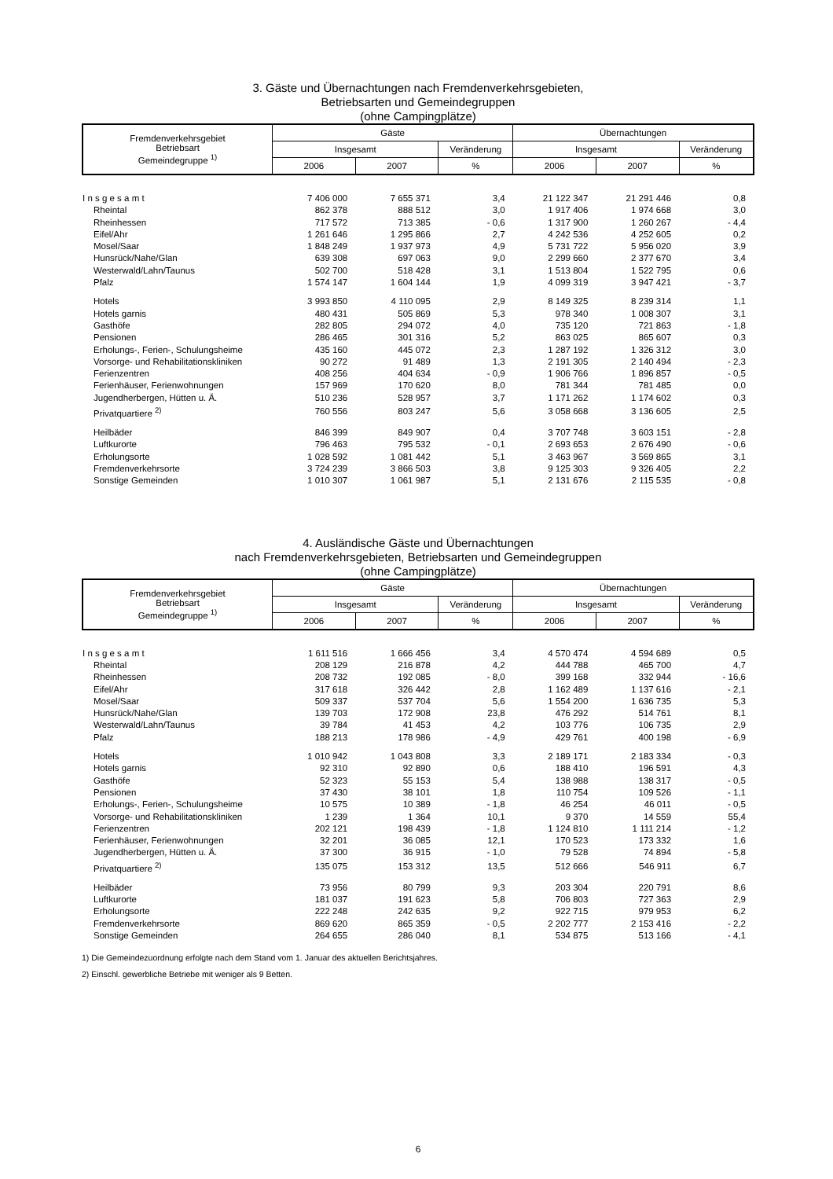3. Gäste und Übernachtungen nach Fremdenverkehrsgebieten,
Betriebsarten und Gemeindegruppen
(ohne Campingplätze)
| Fremdenverkehrsgebiet Betriebsart Gemeindegruppe <sup>1)</sup> | Gäste | | | Übernachtungen | | |
| --- | --- | --- | --- | --- | --- | --- |
| | Insgesamt | | Veränderung | Insgesamt | | Veränderung |
| | 2006 | 2007 | % | 2006 | 2007 | % |
| I n s g e s a m t | 7 406 000 | 7 655 371 | 3,4 | 21 122 347 | 21 291 446 | 0,8 |
| Rheintal | 862 378 | 888 512 | 3,0 | 1 917 406 | 1 974 668 | 3,0 |
| Rheinhessen | 717 572 | 713 385 | - 0,6 | 1 317 900 | 1 260 267 | - 4,4 |
| Eifel/Ahr | 1 261 646 | 1 295 866 | 2,7 | 4 242 536 | 4 252 605 | 0,2 |
| Mosel/Saar | 1 848 249 | 1 937 973 | 4,9 | 5 731 722 | 5 956 020 | 3,9 |
| Hunsrück/Nahe/Glan | 639 308 | 697 063 | 9,0 | 2 299 660 | 2 377 670 | 3,4 |
| Westerwald/Lahn/Taunus | 502 700 | 518 428 | 3,1 | 1 513 804 | 1 522 795 | 0,6 |
| Pfalz | 1 574 147 | 1 604 144 | 1,9 | 4 099 319 | 3 947 421 | - 3,7 |
| Hotels | 3 993 850 | 4 110 095 | 2,9 | 8 149 325 | 8 239 314 | 1,1 |
| Hotels garnis | 480 431 | 505 869 | 5,3 | 978 340 | 1 008 307 | 3,1 |
| Gasthöfe | 282 805 | 294 072 | 4,0 | 735 120 | 721 863 | - 1,8 |
| Pensionen | 286 465 | 301 316 | 5,2 | 863 025 | 865 607 | 0,3 |
| Erholungs-, Ferien-, Schulungsheime | 435 160 | 445 072 | 2,3 | 1 287 192 | 1 326 312 | 3,0 |
| Vorsorge- und Rehabilitationskliniken | 90 272 | 91 489 | 1,3 | 2 191 305 | 2 140 494 | - 2,3 |
| Ferienzentren | 408 256 | 404 634 | - 0,9 | 1 906 766 | 1 896 857 | - 0,5 |
| Ferienhäuser, Ferienwohnungen | 157 969 | 170 620 | 8,0 | 781 344 | 781 485 | 0,0 |
| Jugendherbergen, Hütten u. Ä. | 510 236 | 528 957 | 3,7 | 1 171 262 | 1 174 602 | 0,3 |
| Privatquartiere <sup>2)</sup> | 760 556 | 803 247 | 5,6 | 3 058 668 | 3 136 605 | 2,5 |
| Heilbäder | 846 399 | 849 907 | 0,4 | 3 707 748 | 3 603 151 | - 2,8 |
| Luftkurorte | 796 463 | 795 532 | - 0,1 | 2 693 653 | 2 676 490 | - 0,6 |
| Erholungsorte | 1 028 592 | 1 081 442 | 5,1 | 3 463 967 | 3 569 865 | 3,1 |
| Fremdenverkehrsorte | 3 724 239 | 3 866 503 | 3,8 | 9 125 303 | 9 326 405 | 2,2 |
| Sonstige Gemeinden | 1 010 307 | 1 061 987 | 5,1 | 2 131 676 | 2 115 535 | - 0,8 |
4. Ausländische Gäste und Übernachtungen
nach Fremdenverkehrsgebieten, Betriebsarten und Gemeindegruppen
(ohne Campingplätze)
| Fremdenverkehrsgebiet Betriebsart Gemeindegruppe <sup>1)</sup> | Gäste | | | Übernachtungen | | |
| --- | --- | --- | --- | --- | --- | --- |
| | Insgesamt | | Veränderung | Insgesamt | | Veränderung |
| | 2006 | 2007 | % | 2006 | 2007 | % |
| I n s g e s a m t | 1 611 516 | 1 666 456 | 3,4 | 4 570 474 | 4 594 689 | 0,5 |
| Rheintal | 208 129 | 216 878 | 4,2 | 444 788 | 465 700 | 4,7 |
| Rheinhessen | 208 732 | 192 085 | - 8,0 | 399 168 | 332 944 | - 16,6 |
| Eifel/Ahr | 317 618 | 326 442 | 2,8 | 1 162 489 | 1 137 616 | - 2,1 |
| Mosel/Saar | 509 337 | 537 704 | 5,6 | 1 554 200 | 1 636 735 | 5,3 |
| Hunsrück/Nahe/Glan | 139 703 | 172 908 | 23,8 | 476 292 | 514 761 | 8,1 |
| Westerwald/Lahn/Taunus | 39 784 | 41 453 | 4,2 | 103 776 | 106 735 | 2,9 |
| Pfalz | 188 213 | 178 986 | - 4,9 | 429 761 | 400 198 | - 6,9 |
| Hotels | 1 010 942 | 1 043 808 | 3,3 | 2 189 171 | 2 183 334 | - 0,3 |
| Hotels garnis | 92 310 | 92 890 | 0,6 | 188 410 | 196 591 | 4,3 |
| Gasthöfe | 52 323 | 55 153 | 5,4 | 138 988 | 138 317 | - 0,5 |
| Pensionen | 37 430 | 38 101 | 1,8 | 110 754 | 109 526 | - 1,1 |
| Erholungs-, Ferien-, Schulungsheime | 10 575 | 10 389 | - 1,8 | 46 254 | 46 011 | - 0,5 |
| Vorsorge- und Rehabilitationskliniken | 1 239 | 1 364 | 10,1 | 9 370 | 14 559 | 55,4 |
| Ferienzentren | 202 121 | 198 439 | - 1,8 | 1 124 810 | 1 111 214 | - 1,2 |
| Ferienhäuser, Ferienwohnungen | 32 201 | 36 085 | 12,1 | 170 523 | 173 332 | 1,6 |
| Jugendherbergen, Hütten u. Ä. | 37 300 | 36 915 | - 1,0 | 79 528 | 74 894 | - 5,8 |
| Privatquartiere <sup>2)</sup> | 135 075 | 153 312 | 13,5 | 512 666 | 546 911 | 6,7 |
| Heilbäder | 73 956 | 80 799 | 9,3 | 203 304 | 220 791 | 8,6 |
| Luftkurorte | 181 037 | 191 623 | 5,8 | 706 803 | 727 363 | 2,9 |
| Erholungsorte | 222 248 | 242 635 | 9,2 | 922 715 | 979 953 | 6,2 |
| Fremdenverkehrsorte | 869 620 | 865 359 | - 0,5 | 2 202 777 | 2 153 416 | - 2,2 |
| Sonstige Gemeinden | 264 655 | 286 040 | 8,1 | 534 875 | 513 166 | - 4,1 |
1) Die Gemeindezuordnung erfolgte nach dem Stand vom 1. Januar des aktuellen Berichtsjahres.
2) Einschl. gewerbliche Betriebe mit weniger als 9 Betten.
6